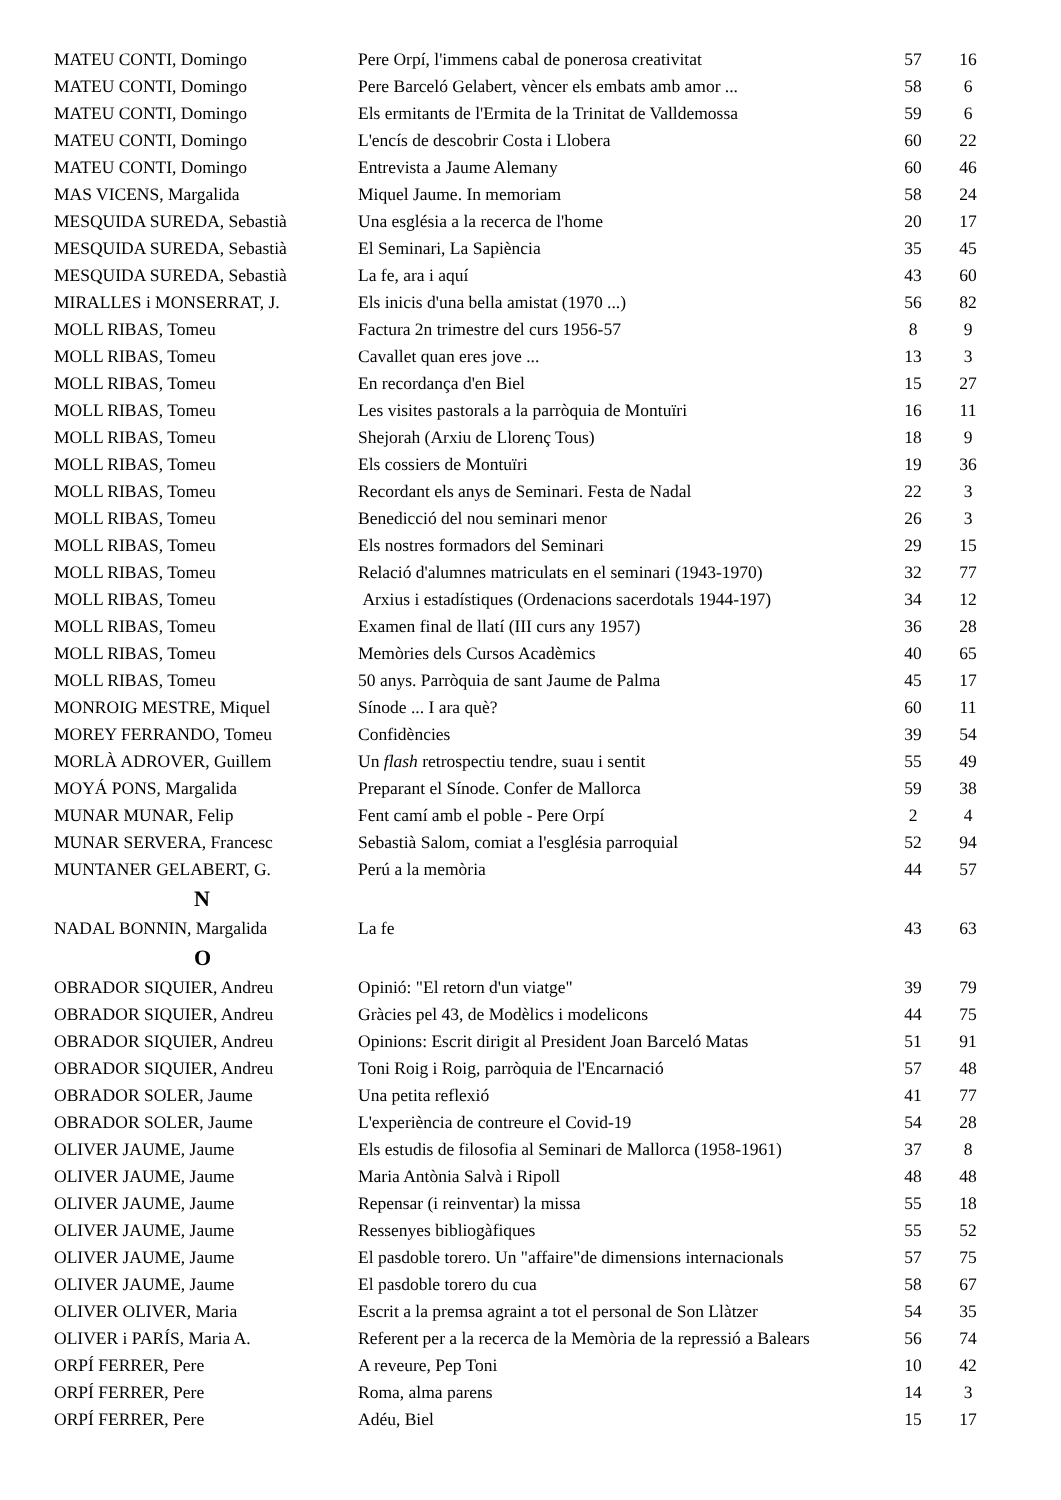| MATEU CONTI, Domingo | Pere Orpí, l'immens cabal de ponerosa creativitat | 57 | 16 |
| MATEU CONTI, Domingo | Pere Barceló Gelabert, vèncer els embats amb amor ... | 58 | 6 |
| MATEU CONTI, Domingo | Els ermitants de l'Ermita de la Trinitat de Valldemossa | 59 | 6 |
| MATEU CONTI, Domingo | L'encís de descobrir Costa i Llobera | 60 | 22 |
| MATEU CONTI, Domingo | Entrevista a Jaume Alemany | 60 | 46 |
| MAS VICENS, Margalida | Miquel Jaume. In memoriam | 58 | 24 |
| MESQUIDA SUREDA, Sebastià | Una església a la recerca de l'home | 20 | 17 |
| MESQUIDA SUREDA, Sebastià | El Seminari, La Sapiència | 35 | 45 |
| MESQUIDA SUREDA, Sebastià | La fe, ara i aquí | 43 | 60 |
| MIRALLES i MONSERRAT, J. | Els inicis d'una bella amistat (1970 ...) | 56 | 82 |
| MOLL RIBAS, Tomeu | Factura 2n trimestre del curs 1956-57 | 8 | 9 |
| MOLL RIBAS, Tomeu | Cavallet quan eres jove ... | 13 | 3 |
| MOLL RIBAS, Tomeu | En recordança d'en Biel | 15 | 27 |
| MOLL RIBAS, Tomeu | Les visites pastorals a la parròquia de Montuïri | 16 | 11 |
| MOLL RIBAS, Tomeu | Shejorah (Arxiu de Llorenç Tous) | 18 | 9 |
| MOLL RIBAS, Tomeu | Els cossiers de Montuïri | 19 | 36 |
| MOLL RIBAS, Tomeu | Recordant els anys de Seminari. Festa de Nadal | 22 | 3 |
| MOLL RIBAS, Tomeu | Benedicció del nou seminari menor | 26 | 3 |
| MOLL RIBAS, Tomeu | Els nostres formadors del Seminari | 29 | 15 |
| MOLL RIBAS, Tomeu | Relació d'alumnes matriculats en el seminari (1943-1970) | 32 | 77 |
| MOLL RIBAS, Tomeu | Arxius i estadístiques (Ordenacions sacerdotals 1944-197) | 34 | 12 |
| MOLL RIBAS, Tomeu | Examen final de llatí (III curs any 1957) | 36 | 28 |
| MOLL RIBAS, Tomeu | Memòries dels Cursos Acadèmics | 40 | 65 |
| MOLL RIBAS, Tomeu | 50 anys. Parròquia de sant Jaume de Palma | 45 | 17 |
| MONROIG MESTRE, Miquel | Sínode ... I ara què? | 60 | 11 |
| MOREY FERRANDO, Tomeu | Confidències | 39 | 54 |
| MORLÀ ADROVER, Guillem | Un flash retrospectiu tendre, suau i sentit | 55 | 49 |
| MOYÁ PONS, Margalida | Preparant el Sínode. Confer de Mallorca | 59 | 38 |
| MUNAR MUNAR, Felip | Fent camí amb el poble - Pere Orpí | 2 | 4 |
| MUNAR SERVERA, Francesc | Sebastià Salom, comiat a l'església parroquial | 52 | 94 |
| MUNTANER GELABERT, G. | Perú a la memòria | 44 | 57 |
| N | | | |
| NADAL BONNIN, Margalida | La fe | 43 | 63 |
| O | | | |
| OBRADOR SIQUIER, Andreu | Opinió: "El retorn d'un viatge" | 39 | 79 |
| OBRADOR SIQUIER, Andreu | Gràcies pel 43, de Modèlics i modelicons | 44 | 75 |
| OBRADOR SIQUIER, Andreu | Opinions: Escrit dirigit al President Joan Barceló Matas | 51 | 91 |
| OBRADOR SIQUIER, Andreu | Toni Roig i Roig, parròquia de l'Encarnació | 57 | 48 |
| OBRADOR SOLER, Jaume | Una petita reflexió | 41 | 77 |
| OBRADOR SOLER, Jaume | L'experiència de contreure el Covid-19 | 54 | 28 |
| OLIVER JAUME, Jaume | Els estudis de filosofia al Seminari de Mallorca (1958-1961) | 37 | 8 |
| OLIVER JAUME, Jaume | Maria Antònia Salvà i Ripoll | 48 | 48 |
| OLIVER JAUME, Jaume | Repensar (i reinventar) la missa | 55 | 18 |
| OLIVER JAUME, Jaume | Ressenyes bibliogàfiques | 55 | 52 |
| OLIVER JAUME, Jaume | El pasdoble torero. Un "affaire"de dimensions internacionals | 57 | 75 |
| OLIVER JAUME, Jaume | El pasdoble torero du cua | 58 | 67 |
| OLIVER OLIVER, Maria | Escrit a la premsa agraint a tot el personal de Son Llàtzer | 54 | 35 |
| OLIVER i PARÍS, Maria A. | Referent per a la recerca de la Memòria de la repressió a Balears | 56 | 74 |
| ORPÍ FERRER, Pere | A reveure, Pep Toni | 10 | 42 |
| ORPÍ FERRER, Pere | Roma, alma parens | 14 | 3 |
| ORPÍ FERRER, Pere | Adéu, Biel | 15 | 17 |